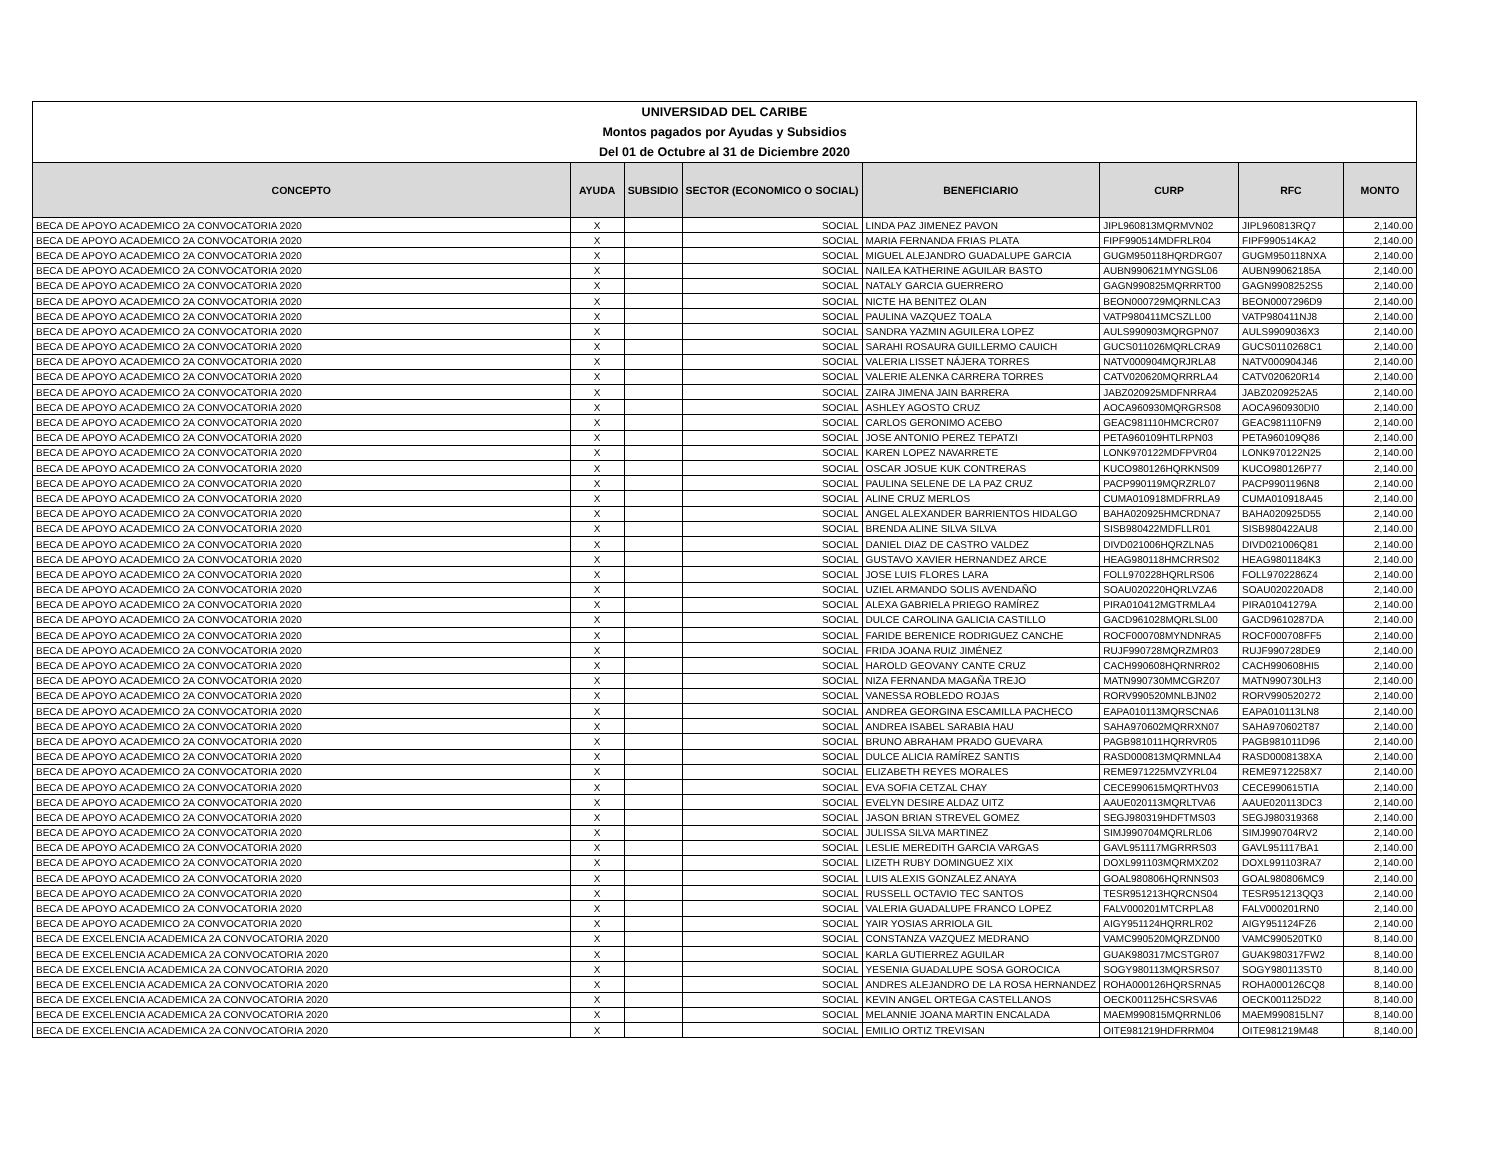| UNIVERSIDAD DEL CARIBE | | | | | | | |
| Montos pagados por Ayudas y Subsidios | | | | | | | |
| Del 01 de Octubre al 31 de Diciembre 2020 | | | | | | | |
| CONCEPTO | AYUDA | SUBSIDIO | SECTOR (ECONOMICO O SOCIAL) | BENEFICIARIO | CURP | RFC | MONTO |
| BECA DE APOYO ACADEMICO 2A CONVOCATORIA 2020 | X | | SOCIAL | LINDA PAZ JIMENEZ PAVON | JIPL960813MQRMVN02 | JIPL960813RQ7 | 2,140.00 |
| BECA DE APOYO ACADEMICO 2A CONVOCATORIA 2020 | X | | SOCIAL | MARIA FERNANDA FRIAS PLATA | FIPF990514MDFRLR04 | FIPF990514KA2 | 2,140.00 |
| BECA DE APOYO ACADEMICO 2A CONVOCATORIA 2020 | X | | SOCIAL | MIGUEL ALEJANDRO GUADALUPE GARCIA | GUGM950118HQRDRG07 | GUGM950118NXA | 2,140.00 |
| BECA DE APOYO ACADEMICO 2A CONVOCATORIA 2020 | X | | SOCIAL | NAILEA KATHERINE AGUILAR BASTO | AUBN990621MYNGSL06 | AUBN99062185A | 2,140.00 |
| BECA DE APOYO ACADEMICO 2A CONVOCATORIA 2020 | X | | SOCIAL | NATALY GARCIA GUERRERO | GAGN990825MQRRRT00 | GAGN9908252S5 | 2,140.00 |
| BECA DE APOYO ACADEMICO 2A CONVOCATORIA 2020 | X | | SOCIAL | NICTE HA BENITEZ OLAN | BEON000729MQRNLCA3 | BEON0007296D9 | 2,140.00 |
| BECA DE APOYO ACADEMICO 2A CONVOCATORIA 2020 | X | | SOCIAL | PAULINA VAZQUEZ TOALA | VATP980411MCSZLL00 | VATP980411NJ8 | 2,140.00 |
| BECA DE APOYO ACADEMICO 2A CONVOCATORIA 2020 | X | | SOCIAL | SANDRA YAZMIN AGUILERA LOPEZ | AULS990903MQRGPN07 | AULS9909036X3 | 2,140.00 |
| BECA DE APOYO ACADEMICO 2A CONVOCATORIA 2020 | X | | SOCIAL | SARAHI ROSAURA GUILLERMO CAUICH | GUCS011026MQRLCRA9 | GUCS0110268C1 | 2,140.00 |
| BECA DE APOYO ACADEMICO 2A CONVOCATORIA 2020 | X | | SOCIAL | VALERIA LISSET NÁJERA TORRES | NATV000904MQRJRLA8 | NATV000904J46 | 2,140.00 |
| BECA DE APOYO ACADEMICO 2A CONVOCATORIA 2020 | X | | SOCIAL | VALERIE ALENKA CARRERA TORRES | CATV020620MQRRRLA4 | CATV020620R14 | 2,140.00 |
| BECA DE APOYO ACADEMICO 2A CONVOCATORIA 2020 | X | | SOCIAL | ZAIRA JIMENA JAIN BARRERA | JABZ020925MDFNRRA4 | JABZ0209252A5 | 2,140.00 |
| BECA DE APOYO ACADEMICO 2A CONVOCATORIA 2020 | X | | SOCIAL | ASHLEY AGOSTO CRUZ | AOCA960930MQRGRS08 | AOCA960930DI0 | 2,140.00 |
| BECA DE APOYO ACADEMICO 2A CONVOCATORIA 2020 | X | | SOCIAL | CARLOS GERONIMO ACEBO | GEAC981110HMCRCR07 | GEAC981110FN9 | 2,140.00 |
| BECA DE APOYO ACADEMICO 2A CONVOCATORIA 2020 | X | | SOCIAL | JOSE ANTONIO PEREZ TEPATZI | PETA960109HTLRPN03 | PETA960109Q86 | 2,140.00 |
| BECA DE APOYO ACADEMICO 2A CONVOCATORIA 2020 | X | | SOCIAL | KAREN LOPEZ NAVARRETE | LONK970122MDFPVR04 | LONK970122N25 | 2,140.00 |
| BECA DE APOYO ACADEMICO 2A CONVOCATORIA 2020 | X | | SOCIAL | OSCAR JOSUE KUK CONTRERAS | KUCO980126HQRKNS09 | KUCO980126P77 | 2,140.00 |
| BECA DE APOYO ACADEMICO 2A CONVOCATORIA 2020 | X | | SOCIAL | PAULINA SELENE DE LA PAZ CRUZ | PACP990119MQRZRL07 | PACP9901196N8 | 2,140.00 |
| BECA DE APOYO ACADEMICO 2A CONVOCATORIA 2020 | X | | SOCIAL | ALINE CRUZ MERLOS | CUMA010918MDFRRLA9 | CUMA010918A45 | 2,140.00 |
| BECA DE APOYO ACADEMICO 2A CONVOCATORIA 2020 | X | | SOCIAL | ANGEL ALEXANDER BARRIENTOS HIDALGO | BAHA020925HMCRDNA7 | BAHA020925D55 | 2,140.00 |
| BECA DE APOYO ACADEMICO 2A CONVOCATORIA 2020 | X | | SOCIAL | BRENDA ALINE SILVA SILVA | SISB980422MDFLLR01 | SISB980422AU8 | 2,140.00 |
| BECA DE APOYO ACADEMICO 2A CONVOCATORIA 2020 | X | | SOCIAL | DANIEL DIAZ DE CASTRO VALDEZ | DIVD021006HQRZLNA5 | DIVD021006Q81 | 2,140.00 |
| BECA DE APOYO ACADEMICO 2A CONVOCATORIA 2020 | X | | SOCIAL | GUSTAVO XAVIER HERNANDEZ ARCE | HEAG980118HMCRRS02 | HEAG9801184K3 | 2,140.00 |
| BECA DE APOYO ACADEMICO 2A CONVOCATORIA 2020 | X | | SOCIAL | JOSE LUIS FLORES LARA | FOLL970228HQRLRS06 | FOLL9702286Z4 | 2,140.00 |
| BECA DE APOYO ACADEMICO 2A CONVOCATORIA 2020 | X | | SOCIAL | UZIEL ARMANDO SOLIS AVENDAÑO | SOAU020220HQRLVZA6 | SOAU020220AD8 | 2,140.00 |
| BECA DE APOYO ACADEMICO 2A CONVOCATORIA 2020 | X | | SOCIAL | ALEXA GABRIELA PRIEGO RAMÍREZ | PIRA010412MGTRMLA4 | PIRA01041279A | 2,140.00 |
| BECA DE APOYO ACADEMICO 2A CONVOCATORIA 2020 | X | | SOCIAL | DULCE CAROLINA GALICIA CASTILLO | GACD961028MQRLSL00 | GACD9610287DA | 2,140.00 |
| BECA DE APOYO ACADEMICO 2A CONVOCATORIA 2020 | X | | SOCIAL | FARIDE BERENICE RODRIGUEZ CANCHE | ROCF000708MYNDNRA5 | ROCF000708FF5 | 2,140.00 |
| BECA DE APOYO ACADEMICO 2A CONVOCATORIA 2020 | X | | SOCIAL | FRIDA JOANA RUIZ JIMÉNEZ | RUJF990728MQRZMR03 | RUJF990728DE9 | 2,140.00 |
| BECA DE APOYO ACADEMICO 2A CONVOCATORIA 2020 | X | | SOCIAL | HAROLD GEOVANY CANTE CRUZ | CACH990608HQRNRR02 | CACH990608HI5 | 2,140.00 |
| BECA DE APOYO ACADEMICO 2A CONVOCATORIA 2020 | X | | SOCIAL | NIZA FERNANDA MAGAÑA TREJO | MATN990730MMCGRZ07 | MATN990730LH3 | 2,140.00 |
| BECA DE APOYO ACADEMICO 2A CONVOCATORIA 2020 | X | | SOCIAL | VANESSA ROBLEDO ROJAS | RORV990520MNLBJN02 | RORV990520272 | 2,140.00 |
| BECA DE APOYO ACADEMICO 2A CONVOCATORIA 2020 | X | | SOCIAL | ANDREA GEORGINA ESCAMILLA PACHECO | EAPA010113MQRSCNA6 | EAPA010113LN8 | 2,140.00 |
| BECA DE APOYO ACADEMICO 2A CONVOCATORIA 2020 | X | | SOCIAL | ANDREA ISABEL SARABIA HAU | SAHA970602MQRRXN07 | SAHA970602T87 | 2,140.00 |
| BECA DE APOYO ACADEMICO 2A CONVOCATORIA 2020 | X | | SOCIAL | BRUNO ABRAHAM PRADO GUEVARA | PAGB981011HQRRVR05 | PAGB981011D96 | 2,140.00 |
| BECA DE APOYO ACADEMICO 2A CONVOCATORIA 2020 | X | | SOCIAL | DULCE ALICIA RAMÍREZ SANTIS | RASD000813MQRMNLA4 | RASD0008138XA | 2,140.00 |
| BECA DE APOYO ACADEMICO 2A CONVOCATORIA 2020 | X | | SOCIAL | ELIZABETH REYES MORALES | REME971225MVZYRL04 | REME9712258X7 | 2,140.00 |
| BECA DE APOYO ACADEMICO 2A CONVOCATORIA 2020 | X | | SOCIAL | EVA SOFIA CETZAL CHAY | CECE990615MQRTHV03 | CECE990615TIA | 2,140.00 |
| BECA DE APOYO ACADEMICO 2A CONVOCATORIA 2020 | X | | SOCIAL | EVELYN DESIRE ALDAZ UITZ | AAUE020113MQRLTVA6 | AAUE020113DC3 | 2,140.00 |
| BECA DE APOYO ACADEMICO 2A CONVOCATORIA 2020 | X | | SOCIAL | JASON BRIAN STREVEL GOMEZ | SEGJ980319HDFTMS03 | SEGJ980319368 | 2,140.00 |
| BECA DE APOYO ACADEMICO 2A CONVOCATORIA 2020 | X | | SOCIAL | JULISSA SILVA MARTINEZ | SIMJ990704MQRLRL06 | SIMJ990704RV2 | 2,140.00 |
| BECA DE APOYO ACADEMICO 2A CONVOCATORIA 2020 | X | | SOCIAL | LESLIE MEREDITH GARCIA VARGAS | GAVL951117MGRRRS03 | GAVL951117BA1 | 2,140.00 |
| BECA DE APOYO ACADEMICO 2A CONVOCATORIA 2020 | X | | SOCIAL | LIZETH RUBY DOMINGUEZ XIX | DOXL991103MQRMXZ02 | DOXL991103RA7 | 2,140.00 |
| BECA DE APOYO ACADEMICO 2A CONVOCATORIA 2020 | X | | SOCIAL | LUIS ALEXIS GONZALEZ ANAYA | GOAL980806HQRNNS03 | GOAL980806MC9 | 2,140.00 |
| BECA DE APOYO ACADEMICO 2A CONVOCATORIA 2020 | X | | SOCIAL | RUSSELL OCTAVIO TEC SANTOS | TESR951213HQRCNS04 | TESR951213QQ3 | 2,140.00 |
| BECA DE APOYO ACADEMICO 2A CONVOCATORIA 2020 | X | | SOCIAL | VALERIA GUADALUPE FRANCO LOPEZ | FALV000201MTCRPLA8 | FALV000201RN0 | 2,140.00 |
| BECA DE APOYO ACADEMICO 2A CONVOCATORIA 2020 | X | | SOCIAL | YAIR YOSIAS ARRIOLA GIL | AIGY951124HQRRLR02 | AIGY951124FZ6 | 2,140.00 |
| BECA DE EXCELENCIA ACADEMICA 2A CONVOCATORIA 2020 | X | | SOCIAL | CONSTANZA VAZQUEZ MEDRANO | VAMC990520MQRZDN00 | VAMC990520TK0 | 8,140.00 |
| BECA DE EXCELENCIA ACADEMICA 2A CONVOCATORIA 2020 | X | | SOCIAL | KARLA GUTIERREZ AGUILAR | GUAK980317MCSTGR07 | GUAK980317FW2 | 8,140.00 |
| BECA DE EXCELENCIA ACADEMICA 2A CONVOCATORIA 2020 | X | | SOCIAL | YESENIA GUADALUPE SOSA GOROCICA | SOGY980113MQRSRS07 | SOGY980113ST0 | 8,140.00 |
| BECA DE EXCELENCIA ACADEMICA 2A CONVOCATORIA 2020 | X | | SOCIAL | ANDRES ALEJANDRO DE LA ROSA HERNANDEZ | ROHA000126HQRSRNA5 | ROHA000126CQ8 | 8,140.00 |
| BECA DE EXCELENCIA ACADEMICA 2A CONVOCATORIA 2020 | X | | SOCIAL | KEVIN ANGEL ORTEGA CASTELLANOS | OECK001125HCSRSVA6 | OECK001125D22 | 8,140.00 |
| BECA DE EXCELENCIA ACADEMICA 2A CONVOCATORIA 2020 | X | | SOCIAL | MELANNIE JOANA MARTIN ENCALADA | MAEM990815MQRRNL06 | MAEM990815LN7 | 8,140.00 |
| BECA DE EXCELENCIA ACADEMICA 2A CONVOCATORIA 2020 | X | | SOCIAL | EMILIO ORTIZ TREVISAN | OITE981219HDFRRM04 | OITE981219M48 | 8,140.00 |